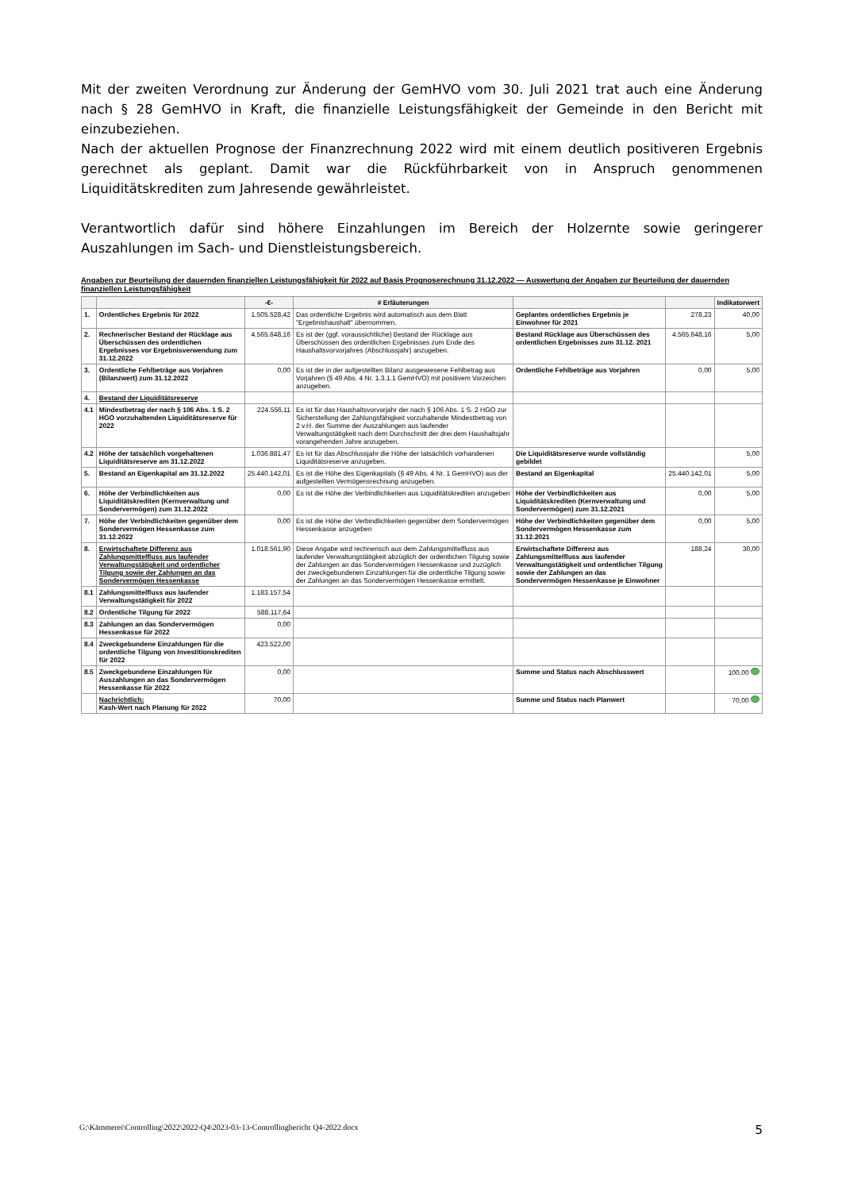Mit der zweiten Verordnung zur Änderung der GemHVO vom 30. Juli 2021 trat auch eine Änderung nach § 28 GemHVO in Kraft, die finanzielle Leistungsfähigkeit der Gemeinde in den Bericht mit einzubeziehen.
Nach der aktuellen Prognose der Finanzrechnung 2022 wird mit einem deutlich positiveren Ergebnis gerechnet als geplant. Damit war die Rückführbarkeit von in Anspruch genommenen Liquiditätskrediten zum Jahresende gewährleistet.
Verantwortlich dafür sind höhere Einzahlungen im Bereich der Holzernte sowie geringerer Auszahlungen im Sach- und Dienstleistungsbereich.
Angaben zur Beurteilung der dauernden finanziellen Leistungsfähigkeit für 2022 auf Basis Prognoserechnung 31.12.2022 — Auswertung der Angaben zur Beurteilung der dauernden finanziellen Leistungsfähigkeit
| | | -€- | # Erläuterungen | | | Indikatorwert |
| --- | --- | --- | --- | --- | --- | --- |
| 1. | Ordentliches Ergebnis für 2022 | 1.505.528,42 | Das ordentliche Ergebnis wird automatisch aus dem Blatt "Ergebnishaushalt" übernommen. | Geplantes ordentliches Ergebnis je Einwohner für 2021 | 278,23 | 40,00 |
| 2. | Rechnerischer Bestand der Rücklage aus Überschüssen des ordentlichen Ergebnisses vor Ergebnisverwendung zum 31.12.2022 | 4.565.648,16 | Es ist der (ggf. voraussichtliche) Bestand der Rücklage aus Überschüssen des ordentlichen Ergebnisses zum Ende des Haushaltsvorvorjahres (Abschlussjahr) anzugeben. | Bestand Rücklage aus Überschüssen des ordentlichen Ergebnisses zum 31.12. 2021 | 4.565.648,16 | 5,00 |
| 3. | Ordentliche Fehlbeträge aus Vorjahren (Bilanzwert) zum 31.12.2022 | 0,00 | Es ist der in der aufgestellten Bilanz ausgewiesene Fehlbetrag aus Vorjahren (§ 49 Abs. 4 Nr. 1.3.1.1 GemHVO) mit positivem Vorzeichen anzugeben. | Ordentliche Fehlbeträge aus Vorjahren | 0,00 | 5,00 |
| 4. | Bestand der Liquiditätsreserve | | | | | |
| 4.1 | Mindestbetrag der nach § 106 Abs. 1 S. 2 HGO vorzuhaltenden Liquiditätsreserve für 2022 | 224.556,11 | Es ist für das Haushaltsvorvorjahr der nach § 106 Abs. 1 S. 2 HGO zur Sicherstellung der Zahlungsfähigkeit vorzuhaltende Mindestbetrag von 2 v.H. der Summe der Auszahlungen aus laufender Verwaltungstätigkeit nach dem Durchschnitt der drei dem Haushaltsjahr vorangehenden Jahre anzugeben. | | | |
| 4.2 | Höhe der tatsächlich vorgehaltenen Liquiditätsreserve am 31.12.2022 | 1.036.881,47 | Es ist für das Abschlussjahr die Höhe der tatsächlich vorhandenen Liquiditätsreserve anzugeben. | Die Liquiditätsreserve wurde vollständig gebildet | | 5,00 |
| 5. | Bestand an Eigenkapital am 31.12.2022 | 25.440.142,01 | Es ist die Höhe des Eigenkapitals (§ 49 Abs. 4 Nr. 1 GemHVO) aus der aufgestellten Vermögensrechnung anzugeben. | Bestand an Eigenkapital | 25.440.142,01 | 5,00 |
| 6. | Höhe der Verbindlichkeiten aus Liquiditätskrediten (Kernverwaltung und Sondervermögen) zum 31.12.2022 | 0,00 | Es ist die Höhe der Verbindlichkeiten aus Liquiditätskrediten anzugeben | Höhe der Verbindlichkeiten aus Liquiditätskrediten (Kernverwaltung und Sondervermögen) zum 31.12.2021 | 0,00 | 5,00 |
| 7. | Höhe der Verbindlichkeiten gegenüber dem Sondervermögen Hessenkasse zum 31.12.2022 | 0,00 | Es ist die Höhe der Verbindlichkeiten gegenüber dem Sondervermögen Hessenkasse anzugeben | Höhe der Verbindlichkeiten gegenüber dem Sondervermögen Hessenkasse zum 31.12.2021 | 0,00 | 5,00 |
| 8. | Erwirtschaftete Differenz aus Zahlungsmittelfluss aus laufender Verwaltungstätigkeit und ordentlicher Tilgung sowie der Zahlungen an das Sondervermögen Hessenkasse | 1.018.561,90 | Diese Angabe wird rechnerisch aus dem Zahlungsmittelfluss aus laufender Verwaltungstätigkeit abzüglich der ordentlichen Tilgung sowie der Zahlungen an das Sondervermögen Hessenkasse und zuzüglich der zweckgebundenen Einzahlungen für die ordentliche Tilgung sowie der Zahlungen an das Sondervermögen Hessenkasse ermittelt. | Erwirtschaftete Differenz aus Zahlungsmittelfluss aus laufender Verwaltungstätigkeit und ordentlicher Tilgung sowie der Zahlungen an das Sondervermögen Hessenkasse je Einwohner | 188,24 | 30,00 |
| 8.1 | Zahlungsmittelfluss aus laufender Verwaltungstätigkeit für 2022 | 1.183.157,54 | | | | |
| 8.2 | Ordentliche Tilgung für 2022 | 588.117,64 | | | | |
| 8.3 | Zahlungen an das Sondervermögen Hessenkasse für 2022 | 0,00 | | | | |
| 8.4 | Zweckgebundene Einzahlungen für die ordentliche Tilgung von Investitionskrediten für 2022 | 423.522,00 | | | | |
| 8.5 | Zweckgebundene Einzahlungen für Auszahlungen an das Sondervermögen Hessenkasse für 2022 | 0,00 | | Summe und Status nach Abschlusswert | | 100,00 |
| | Nachrichtlich: Kash-Wert nach Planung für 2022 | 70,00 | | Summe und Status nach Planwert | | 70,00 |
G:\Kämmerei\Controlling\2022\2022-Q4\2023-03-13-Controllingbericht Q4-2022.docx 5